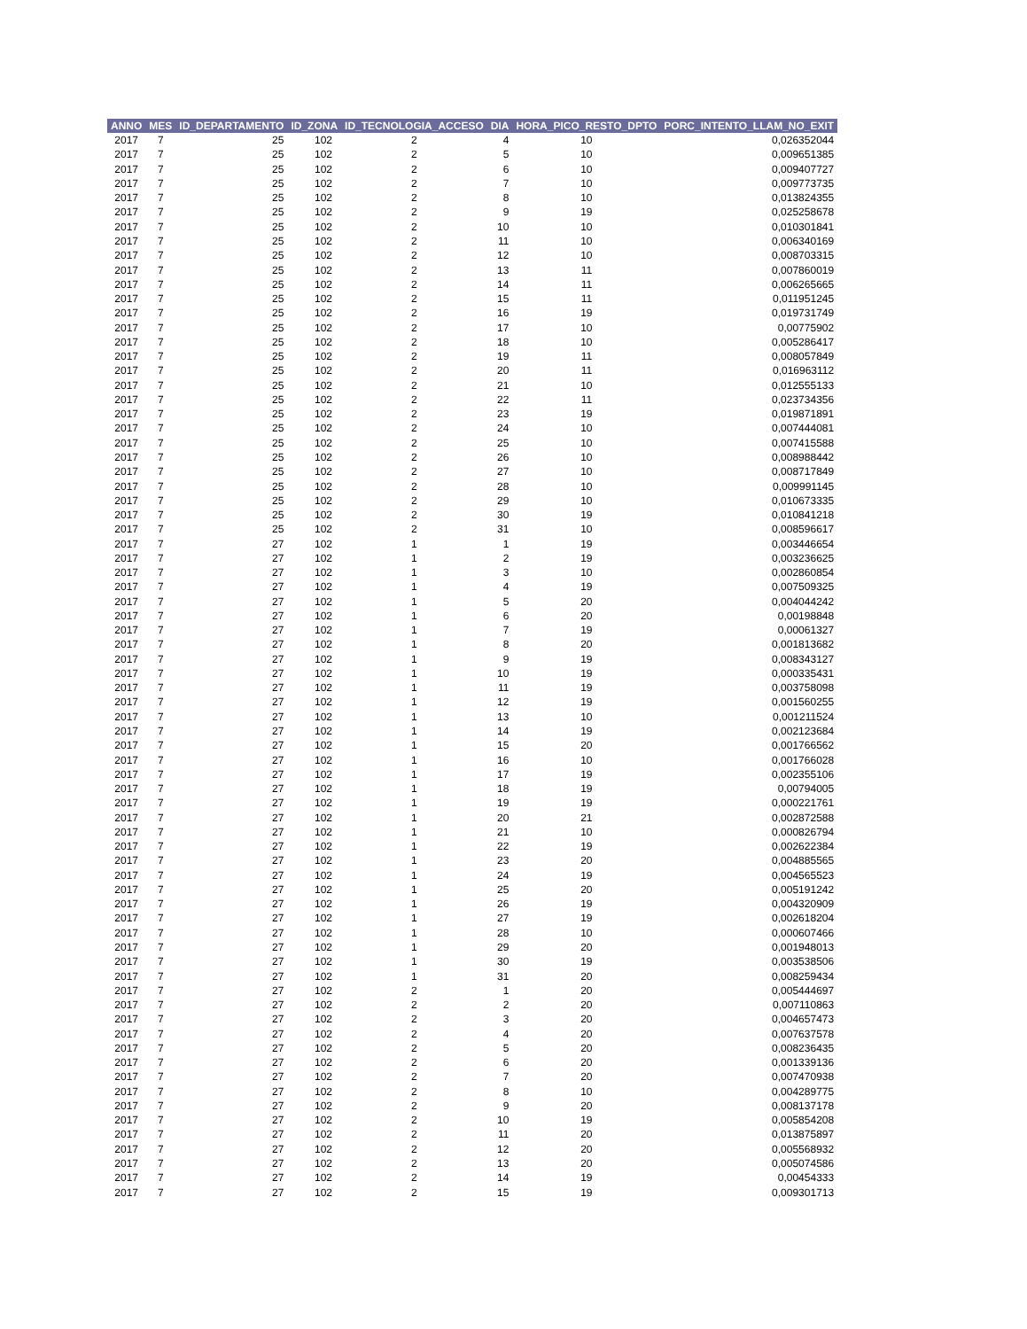| ANNO | MES | ID_DEPARTAMENTO | ID_ZONA | ID_TECNOLOGIA_ACCESO | DIA | HORA_PICO_RESTO_DPTO | PORC_INTENTO_LLAM_NO_EXIT |
| --- | --- | --- | --- | --- | --- | --- | --- |
| 2017 | 7 | 25 | 102 | 2 | 4 | 10 | 0,026352044 |
| 2017 | 7 | 25 | 102 | 2 | 5 | 10 | 0,009651385 |
| 2017 | 7 | 25 | 102 | 2 | 6 | 10 | 0,009407727 |
| 2017 | 7 | 25 | 102 | 2 | 7 | 10 | 0,009773735 |
| 2017 | 7 | 25 | 102 | 2 | 8 | 10 | 0,013824355 |
| 2017 | 7 | 25 | 102 | 2 | 9 | 19 | 0,025258678 |
| 2017 | 7 | 25 | 102 | 2 | 10 | 10 | 0,010301841 |
| 2017 | 7 | 25 | 102 | 2 | 11 | 10 | 0,006340169 |
| 2017 | 7 | 25 | 102 | 2 | 12 | 10 | 0,008703315 |
| 2017 | 7 | 25 | 102 | 2 | 13 | 11 | 0,007860019 |
| 2017 | 7 | 25 | 102 | 2 | 14 | 11 | 0,006265665 |
| 2017 | 7 | 25 | 102 | 2 | 15 | 11 | 0,011951245 |
| 2017 | 7 | 25 | 102 | 2 | 16 | 19 | 0,019731749 |
| 2017 | 7 | 25 | 102 | 2 | 17 | 10 | 0,00775902 |
| 2017 | 7 | 25 | 102 | 2 | 18 | 10 | 0,005286417 |
| 2017 | 7 | 25 | 102 | 2 | 19 | 11 | 0,008057849 |
| 2017 | 7 | 25 | 102 | 2 | 20 | 11 | 0,016963112 |
| 2017 | 7 | 25 | 102 | 2 | 21 | 10 | 0,012555133 |
| 2017 | 7 | 25 | 102 | 2 | 22 | 11 | 0,023734356 |
| 2017 | 7 | 25 | 102 | 2 | 23 | 19 | 0,019871891 |
| 2017 | 7 | 25 | 102 | 2 | 24 | 10 | 0,007444081 |
| 2017 | 7 | 25 | 102 | 2 | 25 | 10 | 0,007415588 |
| 2017 | 7 | 25 | 102 | 2 | 26 | 10 | 0,008988442 |
| 2017 | 7 | 25 | 102 | 2 | 27 | 10 | 0,008717849 |
| 2017 | 7 | 25 | 102 | 2 | 28 | 10 | 0,009991145 |
| 2017 | 7 | 25 | 102 | 2 | 29 | 10 | 0,010673335 |
| 2017 | 7 | 25 | 102 | 2 | 30 | 19 | 0,010841218 |
| 2017 | 7 | 25 | 102 | 2 | 31 | 10 | 0,008596617 |
| 2017 | 7 | 27 | 102 | 1 | 1 | 19 | 0,003446654 |
| 2017 | 7 | 27 | 102 | 1 | 2 | 19 | 0,003236625 |
| 2017 | 7 | 27 | 102 | 1 | 3 | 10 | 0,002860854 |
| 2017 | 7 | 27 | 102 | 1 | 4 | 19 | 0,007509325 |
| 2017 | 7 | 27 | 102 | 1 | 5 | 20 | 0,004044242 |
| 2017 | 7 | 27 | 102 | 1 | 6 | 20 | 0,00198848 |
| 2017 | 7 | 27 | 102 | 1 | 7 | 19 | 0,00061327 |
| 2017 | 7 | 27 | 102 | 1 | 8 | 20 | 0,001813682 |
| 2017 | 7 | 27 | 102 | 1 | 9 | 19 | 0,008343127 |
| 2017 | 7 | 27 | 102 | 1 | 10 | 19 | 0,000335431 |
| 2017 | 7 | 27 | 102 | 1 | 11 | 19 | 0,003758098 |
| 2017 | 7 | 27 | 102 | 1 | 12 | 19 | 0,001560255 |
| 2017 | 7 | 27 | 102 | 1 | 13 | 10 | 0,001211524 |
| 2017 | 7 | 27 | 102 | 1 | 14 | 19 | 0,002123684 |
| 2017 | 7 | 27 | 102 | 1 | 15 | 20 | 0,001766562 |
| 2017 | 7 | 27 | 102 | 1 | 16 | 10 | 0,001766028 |
| 2017 | 7 | 27 | 102 | 1 | 17 | 19 | 0,002355106 |
| 2017 | 7 | 27 | 102 | 1 | 18 | 19 | 0,00794005 |
| 2017 | 7 | 27 | 102 | 1 | 19 | 19 | 0,000221761 |
| 2017 | 7 | 27 | 102 | 1 | 20 | 21 | 0,002872588 |
| 2017 | 7 | 27 | 102 | 1 | 21 | 10 | 0,000826794 |
| 2017 | 7 | 27 | 102 | 1 | 22 | 19 | 0,002622384 |
| 2017 | 7 | 27 | 102 | 1 | 23 | 20 | 0,004885565 |
| 2017 | 7 | 27 | 102 | 1 | 24 | 19 | 0,004565523 |
| 2017 | 7 | 27 | 102 | 1 | 25 | 20 | 0,005191242 |
| 2017 | 7 | 27 | 102 | 1 | 26 | 19 | 0,004320909 |
| 2017 | 7 | 27 | 102 | 1 | 27 | 19 | 0,002618204 |
| 2017 | 7 | 27 | 102 | 1 | 28 | 10 | 0,000607466 |
| 2017 | 7 | 27 | 102 | 1 | 29 | 20 | 0,001948013 |
| 2017 | 7 | 27 | 102 | 1 | 30 | 19 | 0,003538506 |
| 2017 | 7 | 27 | 102 | 1 | 31 | 20 | 0,008259434 |
| 2017 | 7 | 27 | 102 | 2 | 1 | 20 | 0,005444697 |
| 2017 | 7 | 27 | 102 | 2 | 2 | 20 | 0,007110863 |
| 2017 | 7 | 27 | 102 | 2 | 3 | 20 | 0,004657473 |
| 2017 | 7 | 27 | 102 | 2 | 4 | 20 | 0,007637578 |
| 2017 | 7 | 27 | 102 | 2 | 5 | 20 | 0,008236435 |
| 2017 | 7 | 27 | 102 | 2 | 6 | 20 | 0,001339136 |
| 2017 | 7 | 27 | 102 | 2 | 7 | 20 | 0,007470938 |
| 2017 | 7 | 27 | 102 | 2 | 8 | 10 | 0,004289775 |
| 2017 | 7 | 27 | 102 | 2 | 9 | 20 | 0,008137178 |
| 2017 | 7 | 27 | 102 | 2 | 10 | 19 | 0,005854208 |
| 2017 | 7 | 27 | 102 | 2 | 11 | 20 | 0,013875897 |
| 2017 | 7 | 27 | 102 | 2 | 12 | 20 | 0,005568932 |
| 2017 | 7 | 27 | 102 | 2 | 13 | 20 | 0,005074586 |
| 2017 | 7 | 27 | 102 | 2 | 14 | 19 | 0,00454333 |
| 2017 | 7 | 27 | 102 | 2 | 15 | 19 | 0,009301713 |